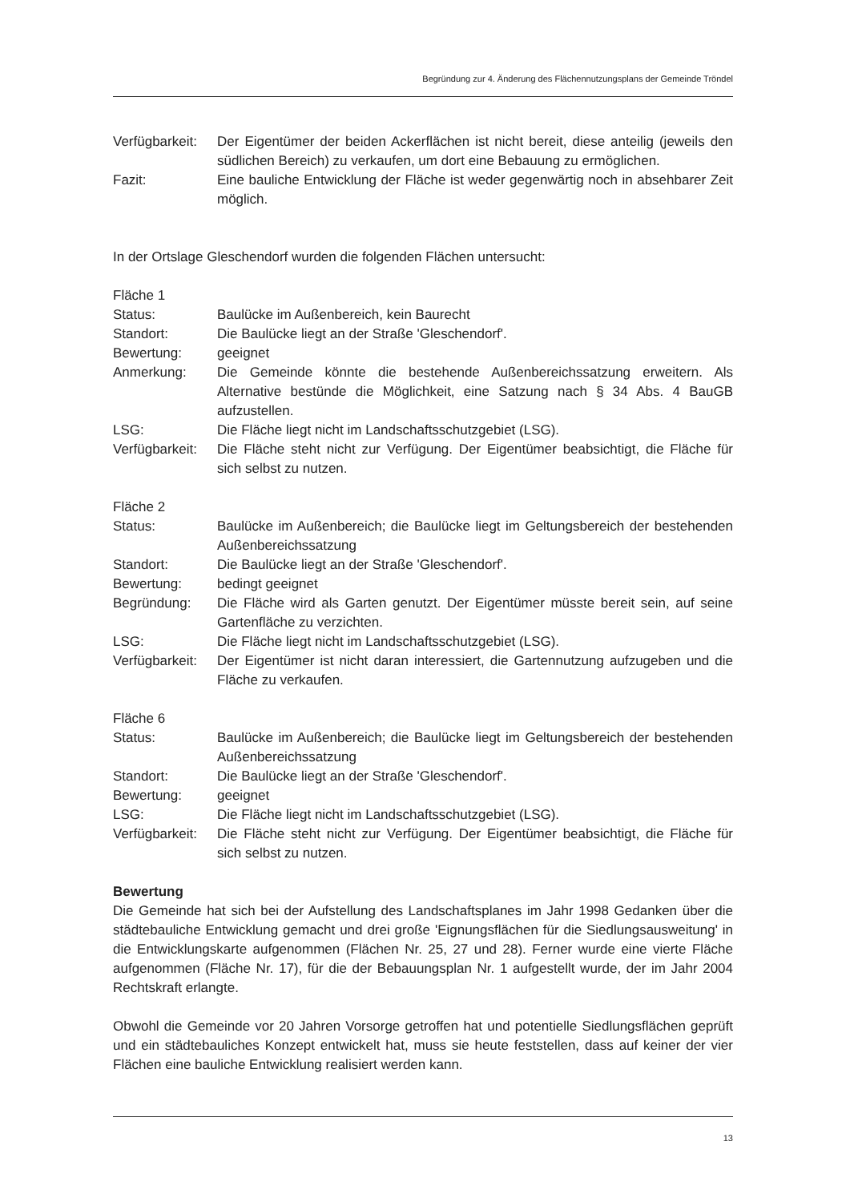Begründung zur 4. Änderung des Flächennutzungsplans der Gemeinde Tröndel
Verfügbarkeit:
Der Eigentümer der beiden Ackerflächen ist nicht bereit, diese anteilig (jeweils den südlichen Bereich) zu verkaufen, um dort eine Bebauung zu ermöglichen.
Fazit: Eine bauliche Entwicklung der Fläche ist weder gegenwärtig noch in absehbarer Zeit möglich.
In der Ortslage Gleschendorf wurden die folgenden Flächen untersucht:
Fläche 1
Status: Baulücke im Außenbereich, kein Baurecht
Standort: Die Baulücke liegt an der Straße 'Gleschendorf'.
Bewertung: geeignet
Anmerkung: Die Gemeinde könnte die bestehende Außenbereichssatzung erweitern. Als Alternative bestünde die Möglichkeit, eine Satzung nach § 34 Abs. 4 BauGB aufzustellen.
LSG: Die Fläche liegt nicht im Landschaftsschutzgebiet (LSG).
Verfügbarkeit:
Die Fläche steht nicht zur Verfügung. Der Eigentümer beabsichtigt, die Fläche für sich selbst zu nutzen.
Fläche 2
Status: Baulücke im Außenbereich; die Baulücke liegt im Geltungsbereich der bestehenden Außenbereichssatzung
Standort: Die Baulücke liegt an der Straße 'Gleschendorf'.
Bewertung: bedingt geeignet
Begründung: Die Fläche wird als Garten genutzt. Der Eigentümer müsste bereit sein, auf seine Gartenfläche zu verzichten.
LSG: Die Fläche liegt nicht im Landschaftsschutzgebiet (LSG).
Verfügbarkeit:
Der Eigentümer ist nicht daran interessiert, die Gartennutzung aufzugeben und die Fläche zu verkaufen.
Fläche 6
Status: Baulücke im Außenbereich; die Baulücke liegt im Geltungsbereich der bestehenden Außenbereichssatzung
Standort: Die Baulücke liegt an der Straße 'Gleschendorf'.
Bewertung: geeignet
LSG: Die Fläche liegt nicht im Landschaftsschutzgebiet (LSG).
Verfügbarkeit:
Die Fläche steht nicht zur Verfügung. Der Eigentümer beabsichtigt, die Fläche für sich selbst zu nutzen.
Bewertung
Die Gemeinde hat sich bei der Aufstellung des Landschaftsplanes im Jahr 1998 Gedanken über die städtebauliche Entwicklung gemacht und drei große 'Eignungsflächen für die Siedlungsausweitung' in die Entwicklungskarte aufgenommen (Flächen Nr. 25, 27 und 28). Ferner wurde eine vierte Fläche aufgenommen (Fläche Nr. 17), für die der Bebauungsplan Nr. 1 aufgestellt wurde, der im Jahr 2004 Rechtskraft erlangte.
Obwohl die Gemeinde vor 20 Jahren Vorsorge getroffen hat und potentielle Siedlungsflächen geprüft und ein städtebauliches Konzept entwickelt hat, muss sie heute feststellen, dass auf keiner der vier Flächen eine bauliche Entwicklung realisiert werden kann.
13